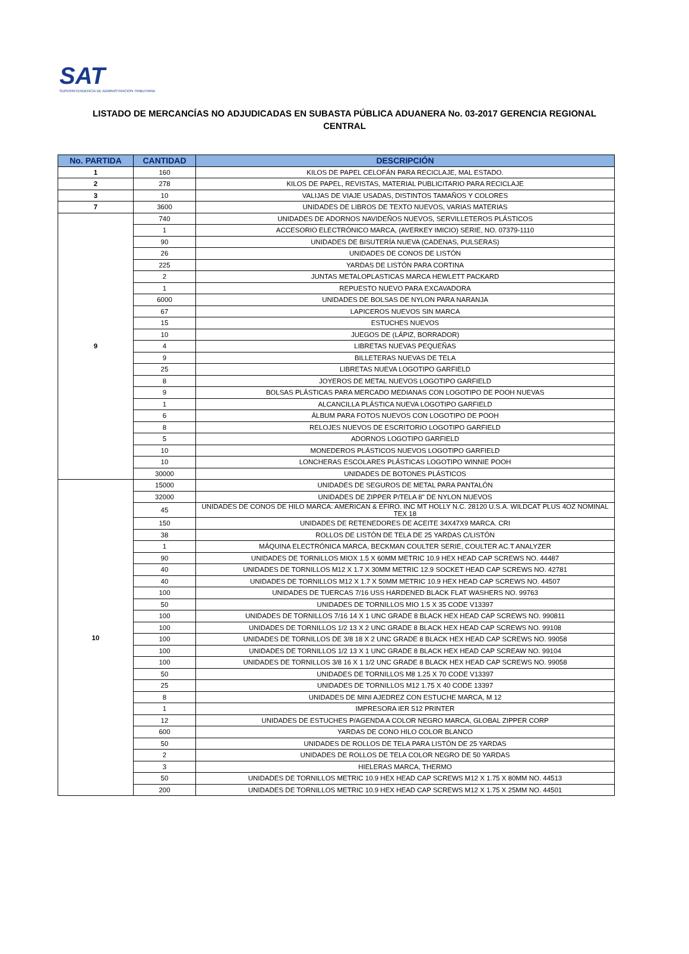SAT
SUPERINTENDENCIA DE ADMINISTRACION TRIBUTARIA
LISTADO DE MERCANCÍAS NO ADJUDICADAS EN SUBASTA PÚBLICA ADUANERA No. 03-2017 GERENCIA REGIONAL CENTRAL
| No. PARTIDA | CANTIDAD | DESCRIPCIÓN |
| --- | --- | --- |
| 1 | 160 | KILOS DE PAPEL CELOFÁN PARA RECICLAJE, MAL ESTADO. |
| 2 | 278 | KILOS DE PAPEL, REVISTAS, MATERIAL PUBLICITARIO PARA RECICLAJE |
| 3 | 10 | VALIJAS DE VIAJE USADAS, DISTINTOS TAMAÑOS Y COLORES |
| 7 | 3600 | UNIDADES DE LIBROS DE TEXTO NUEVOS, VARIAS MATERIAS |
| 9 | 740 | UNIDADES DE ADORNOS NAVIDEÑOS NUEVOS, SERVILLETEROS PLÁSTICOS |
| | 1 | ACCESORIO ELECTRÓNICO MARCA, (AVERKEY IMICIO) SERIE, NO. 07379-1110 |
| | 90 | UNIDADES DE BISUTERÍA NUEVA (CADENAS, PULSERAS) |
| | 26 | UNIDADES DE CONOS DE LISTÓN |
| | 225 | YARDAS DE LISTÓN PARA CORTINA |
| | 2 | JUNTAS METALOPLASTICAS MARCA HEWLETT PACKARD |
| | 1 | REPUESTO NUEVO PARA EXCAVADORA |
| | 6000 | UNIDADES DE BOLSAS DE NYLON PARA NARANJA |
| | 67 | LAPICEROS NUEVOS SIN MARCA |
| | 15 | ESTUCHES NUEVOS |
| | 10 | JUEGOS DE (LÁPIZ, BORRADOR) |
| | 4 | LIBRETAS NUEVAS PEQUEÑAS |
| | 9 | BILLETERAS NUEVAS DE TELA |
| | 25 | LIBRETAS NUEVA LOGOTIPO GARFIELD |
| | 8 | JOYEROS DE METAL NUEVOS LOGOTIPO GARFIELD |
| | 9 | BOLSAS PLÁSTICAS PARA MERCADO MEDIANAS CON LOGOTIPO DE POOH NUEVAS |
| | 1 | ALCANCILLA PLÁSTICA NUEVA LOGOTIPO GARFIELD |
| | 6 | ÁLBUM PARA FOTOS NUEVOS CON LOGOTIPO DE POOH |
| | 8 | RELOJES NUEVOS DE ESCRITORIO LOGOTIPO GARFIELD |
| | 5 | ADORNOS LOGOTIPO GARFIELD |
| | 10 | MONEDEROS PLÁSTICOS NUEVOS LOGOTIPO GARFIELD |
| | 10 | LONCHERAS ESCOLARES PLÁSTICAS LOGOTIPO WINNIE POOH |
| | 30000 | UNIDADES DE BOTONES PLÁSTICOS |
| 10 | 15000 | UNIDADES DE SEGUROS DE METAL PARA PANTALÓN |
| | 32000 | UNIDADES DE ZIPPER P/TELA 8" DE NYLON NUEVOS |
| | 45 | UNIDADES DE CONOS DE HILO MARCA: AMERICAN & EFIRO. INC MT HOLLY N.C. 28120 U.S.A. WILDCAT PLUS 4OZ NOMINAL TEX 18 |
| | 150 | UNIDADES DE RETENEDORES DE ACEITE 34X47X9 MARCA. CRI |
| | 38 | ROLLOS DE LISTÓN DE TELA DE 25 YARDAS C/LISTÓN |
| | 1 | MÁQUINA ELECTRÓNICA MARCA, BECKMAN COULTER SERIE, COULTER AC.T ANALYZER |
| | 90 | UNIDADES DE TORNILLOS MIOX 1.5 X 60MM METRIC 10.9 HEX HEAD CAP SCREWS NO. 44487 |
| | 40 | UNIDADES DE TORNILLOS M12 X 1.7 X 30MM METRIC 12.9 SOCKET HEAD CAP SCREWS NO. 42781 |
| | 40 | UNIDADES DE TORNILLOS M12 X 1.7 X 50MM METRIC 10.9 HEX HEAD CAP SCREWS NO. 44507 |
| | 100 | UNIDADES DE TUERCAS 7/16 USS HARDENED BLACK FLAT WASHERS NO. 99763 |
| | 50 | UNIDADES DE TORNILLOS MIO 1.5 X 35 CODE V13397 |
| | 100 | UNIDADES DE TORNILLOS 7/16 14 X 1 UNC GRADE 8 BLACK HEX HEAD CAP SCREWS NO. 990811 |
| | 100 | UNIDADES DE TORNILLOS 1/2 13 X 2 UNC GRADE 8 BLACK HEX HEAD CAP SCREWS NO. 99108 |
| | 100 | UNIDADES DE TORNILLOS DE 3/8 18 X 2 UNC GRADE 8 BLACK HEX HEAD CAP SCREWS NO. 99058 |
| | 100 | UNIDADES DE TORNILLOS 1/2 13 X 1 UNC GRADE 8 BLACK HEX HEAD CAP SCREAW NO. 99104 |
| | 100 | UNIDADES DE TORNILLOS 3/8 16 X 1 1/2 UNC GRADE 8 BLACK HEX HEAD CAP SCREWS NO. 99058 |
| | 50 | UNIDADES DE TORNILLOS M8 1.25 X 70 CODE V13397 |
| | 25 | UNIDADES DE TORNILLOS M12 1.75 X 40 CODE 13397 |
| | 8 | UNIDADES DE MINI AJEDREZ CON ESTUCHE MARCA, M 12 |
| | 1 | IMPRESORA IER 512 PRINTER |
| | 12 | UNIDADES DE ESTUCHES P/AGENDA A COLOR NEGRO MARCA, GLOBAL ZIPPER CORP |
| | 600 | YARDAS DE CONO HILO COLOR BLANCO |
| | 50 | UNIDADES DE ROLLOS DE TELA PARA LISTÓN DE 25 YARDAS |
| | 2 | UNIDADES DE ROLLOS DE TELA COLOR NEGRO DE 50 YARDAS |
| | 3 | HIELERAS MARCA, THERMO |
| | 50 | UNIDADES DE TORNILLOS METRIC 10.9 HEX HEAD CAP SCREWS M12 X 1.75 X 80MM NO. 44513 |
| | 200 | UNIDADES DE TORNILLOS METRIC 10.9 HEX HEAD CAP SCREWS M12 X 1.75 X 25MM NO. 44501 |